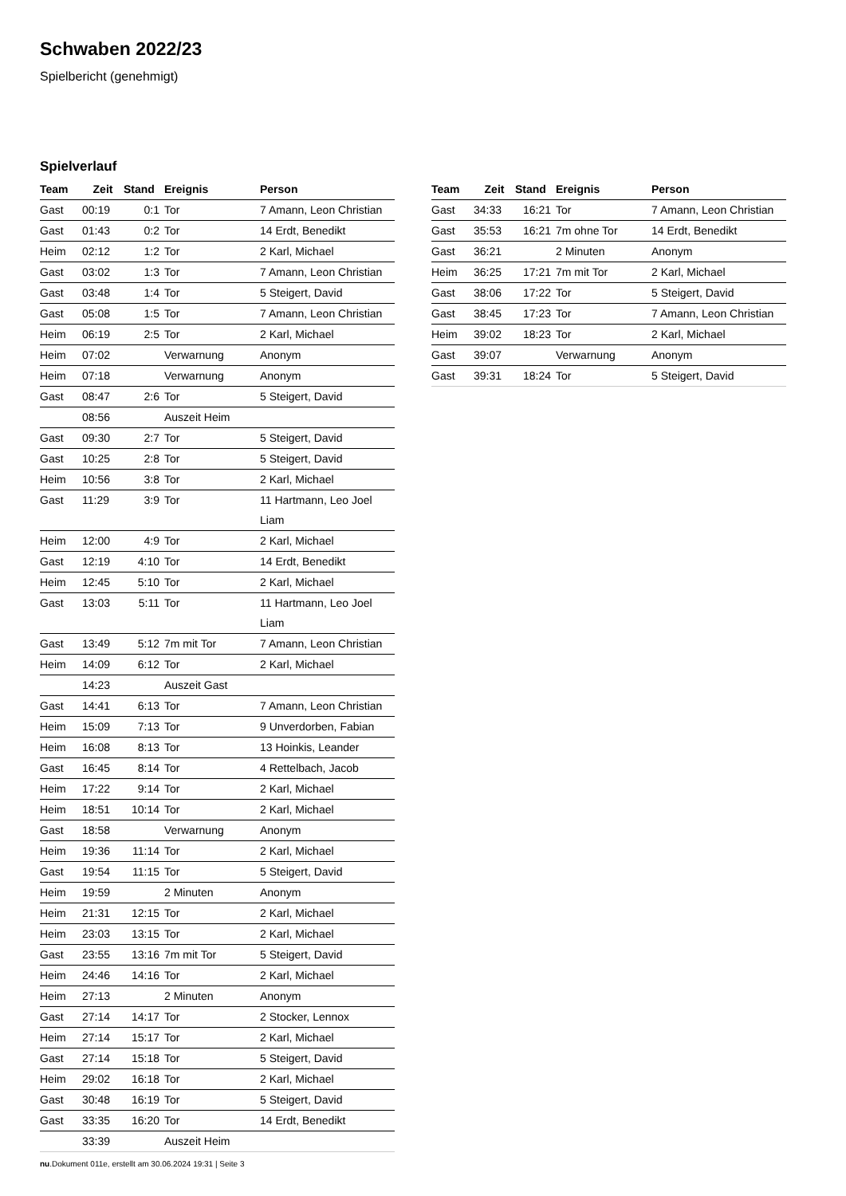Schwaben 2022/23
Spielbericht (genehmigt)
Spielverlauf
| Team | Zeit | Stand | Ereignis | Person |
| --- | --- | --- | --- | --- |
| Gast | 00:19 | 0:1 | Tor | 7 Amann, Leon Christian |
| Gast | 01:43 | 0:2 | Tor | 14 Erdt, Benedikt |
| Heim | 02:12 | 1:2 | Tor | 2 Karl, Michael |
| Gast | 03:02 | 1:3 | Tor | 7 Amann, Leon Christian |
| Gast | 03:48 | 1:4 | Tor | 5 Steigert, David |
| Gast | 05:08 | 1:5 | Tor | 7 Amann, Leon Christian |
| Heim | 06:19 | 2:5 | Tor | 2 Karl, Michael |
| Heim | 07:02 | | Verwarnung | Anonym |
| Heim | 07:18 | | Verwarnung | Anonym |
| Gast | 08:47 | 2:6 | Tor | 5 Steigert, David |
| | 08:56 | | Auszeit Heim | |
| Gast | 09:30 | 2:7 | Tor | 5 Steigert, David |
| Gast | 10:25 | 2:8 | Tor | 5 Steigert, David |
| Heim | 10:56 | 3:8 | Tor | 2 Karl, Michael |
| Gast | 11:29 | 3:9 | Tor | 11 Hartmann, Leo Joel Liam |
| Heim | 12:00 | 4:9 | Tor | 2 Karl, Michael |
| Gast | 12:19 | 4:10 | Tor | 14 Erdt, Benedikt |
| Heim | 12:45 | 5:10 | Tor | 2 Karl, Michael |
| Gast | 13:03 | 5:11 | Tor | 11 Hartmann, Leo Joel Liam |
| Gast | 13:49 | 5:12 | 7m mit Tor | 7 Amann, Leon Christian |
| Heim | 14:09 | 6:12 | Tor | 2 Karl, Michael |
| | 14:23 | | Auszeit Gast | |
| Gast | 14:41 | 6:13 | Tor | 7 Amann, Leon Christian |
| Heim | 15:09 | 7:13 | Tor | 9 Unverdorben, Fabian |
| Heim | 16:08 | 8:13 | Tor | 13 Hoinkis, Leander |
| Gast | 16:45 | 8:14 | Tor | 4 Rettelbach, Jacob |
| Heim | 17:22 | 9:14 | Tor | 2 Karl, Michael |
| Heim | 18:51 | 10:14 | Tor | 2 Karl, Michael |
| Gast | 18:58 | | Verwarnung | Anonym |
| Heim | 19:36 | 11:14 | Tor | 2 Karl, Michael |
| Gast | 19:54 | 11:15 | Tor | 5 Steigert, David |
| Heim | 19:59 | | 2 Minuten | Anonym |
| Heim | 21:31 | 12:15 | Tor | 2 Karl, Michael |
| Heim | 23:03 | 13:15 | Tor | 2 Karl, Michael |
| Gast | 23:55 | 13:16 | 7m mit Tor | 5 Steigert, David |
| Heim | 24:46 | 14:16 | Tor | 2 Karl, Michael |
| Heim | 27:13 | | 2 Minuten | Anonym |
| Gast | 27:14 | 14:17 | Tor | 2 Stocker, Lennox |
| Heim | 27:14 | 15:17 | Tor | 2 Karl, Michael |
| Gast | 27:14 | 15:18 | Tor | 5 Steigert, David |
| Heim | 29:02 | 16:18 | Tor | 2 Karl, Michael |
| Gast | 30:48 | 16:19 | Tor | 5 Steigert, David |
| Gast | 33:35 | 16:20 | Tor | 14 Erdt, Benedikt |
| | 33:39 | | Auszeit Heim | |
| Team | Zeit | Stand | Ereignis | Person |
| --- | --- | --- | --- | --- |
| Gast | 34:33 | 16:21 | Tor | 7 Amann, Leon Christian |
| Gast | 35:53 | 16:21 | 7m ohne Tor | 14 Erdt, Benedikt |
| Gast | 36:21 | | 2 Minuten | Anonym |
| Heim | 36:25 | 17:21 | 7m mit Tor | 2 Karl, Michael |
| Gast | 38:06 | 17:22 | Tor | 5 Steigert, David |
| Gast | 38:45 | 17:23 | Tor | 7 Amann, Leon Christian |
| Heim | 39:02 | 18:23 | Tor | 2 Karl, Michael |
| Gast | 39:07 | | Verwarnung | Anonym |
| Gast | 39:31 | 18:24 | Tor | 5 Steigert, David |
nu.Dokument 011e, erstellt am 30.06.2024 19:31 | Seite 3